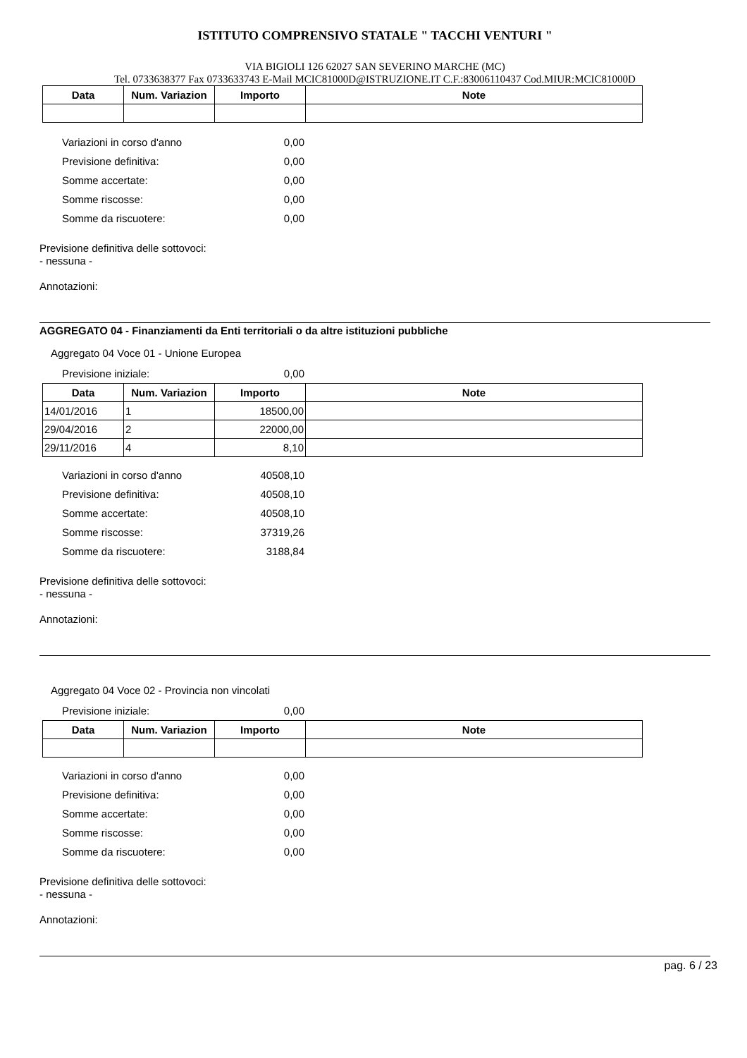ISTITUTO COMPRENSIVO STATALE " TACCHI VENTURI "
VIA BIGIOLI 126 62027 SAN SEVERINO MARCHE (MC)
Tel. 0733638377 Fax 0733633743 E-Mail MCIC81000D@ISTRUZIONE.IT C.F.:83006110437 Cod.MIUR:MCIC81000D
| Data | Num. Variazion | Importo | Note |
| --- | --- | --- | --- |
Variazioni in corso d'anno 0,00
Previsione definitiva: 0,00
Somme accertate: 0,00
Somme riscosse: 0,00
Somme da riscuotere: 0,00
Previsione definitiva delle sottovoci:
- nessuna -
Annotazioni:
AGGREGATO 04 - Finanziamenti da Enti territoriali o da altre istituzioni pubbliche
Aggregato 04 Voce 01 - Unione Europea
Previsione iniziale: 0,00
| Data | Num. Variazion | Importo | Note |
| --- | --- | --- | --- |
| 14/01/2016 | 1 | 18500,00 | |
| 29/04/2016 | 2 | 22000,00 | |
| 29/11/2016 | 4 | 8,10 | |
Variazioni in corso d'anno 40508,10
Previsione definitiva: 40508,10
Somme accertate: 40508,10
Somme riscosse: 37319,26
Somme da riscuotere: 3188,84
Previsione definitiva delle sottovoci:
- nessuna -
Annotazioni:
Aggregato 04 Voce 02 - Provincia non vincolati
Previsione iniziale: 0,00
| Data | Num. Variazion | Importo | Note |
| --- | --- | --- | --- |
Variazioni in corso d'anno 0,00
Previsione definitiva: 0,00
Somme accertate: 0,00
Somme riscosse: 0,00
Somme da riscuotere: 0,00
Previsione definitiva delle sottovoci:
- nessuna -
Annotazioni:
pag. 6 / 23